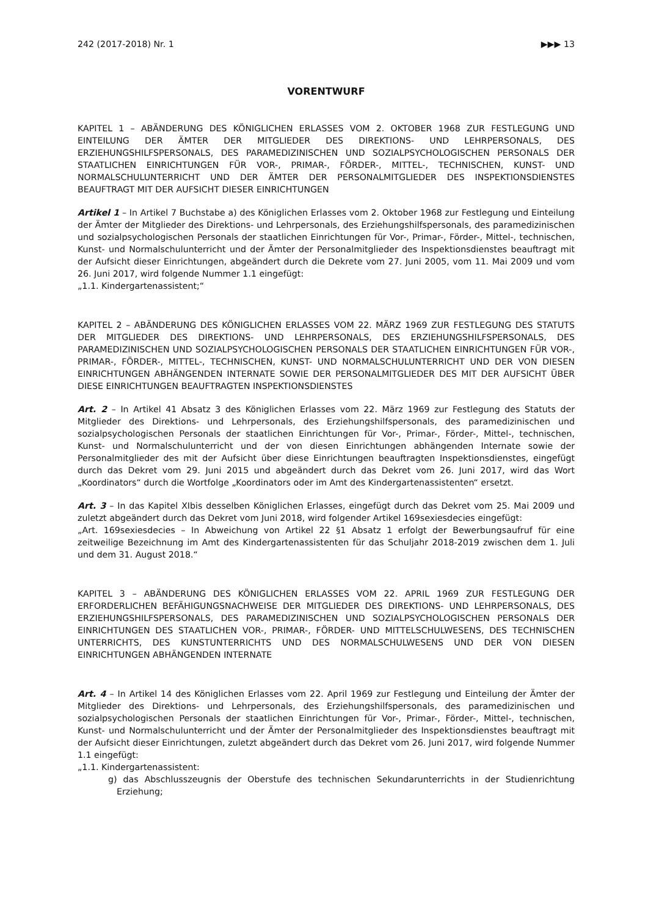242 (2017-2018) Nr. 1 ▶▶▶ 13
VORENTWURF
KAPITEL 1 – ABÄNDERUNG DES KÖNIGLICHEN ERLASSES VOM 2. OKTOBER 1968 ZUR FESTLEGUNG UND EINTEILUNG DER ÄMTER DER MITGLIEDER DES DIREKTIONS- UND LEHRPERSONALS, DES ERZIEHUNGSHILFSPERSONALS, DES PARAMEDIZINISCHEN UND SOZIALPSYCHOLOGISCHEN PERSONALS DER STAATLICHEN EINRICHTUNGEN FÜR VOR-, PRIMAR-, FÖRDER-, MITTEL-, TECHNISCHEN, KUNST- UND NORMALSCHULUNTERRICHT UND DER ÄMTER DER PERSONALMITGLIEDER DES INSPEKTIONSDIENSTES BEAUFTRAGT MIT DER AUFSICHT DIESER EINRICHTUNGEN
Artikel 1 – In Artikel 7 Buchstabe a) des Königlichen Erlasses vom 2. Oktober 1968 zur Festlegung und Einteilung der Ämter der Mitglieder des Direktions- und Lehrpersonals, des Erziehungshilfspersonals, des paramedizinischen und sozialpsychologischen Personals der staatlichen Einrichtungen für Vor-, Primar-, Förder-, Mittel-, technischen, Kunst- und Normalschulunterricht und der Ämter der Personalmitglieder des Inspektionsdienstes beauftragt mit der Aufsicht dieser Einrichtungen, abgeändert durch die Dekrete vom 27. Juni 2005, vom 11. Mai 2009 und vom 26. Juni 2017, wird folgende Nummer 1.1 eingefügt:
„1.1. Kindergartenassistent;“
KAPITEL 2 – ABÄNDERUNG DES KÖNIGLICHEN ERLASSES VOM 22. MÄRZ 1969 ZUR FESTLEGUNG DES STATUTS DER MITGLIEDER DES DIREKTIONS- UND LEHRPERSONALS, DES ERZIEHUNGSHILFSPERSONALS, DES PARAMEDIZINISCHEN UND SOZIALPSYCHOLOGISCHEN PERSONALS DER STAATLICHEN EINRICHTUNGEN FÜR VOR-, PRIMAR-, FÖRDER-, MITTEL-, TECHNISCHEN, KUNST- UND NORMALSCHULUNTERRICHT UND DER VON DIESEN EINRICHTUNGEN ABHÄNGENDEN INTERNATE SOWIE DER PERSONALMITGLIEDER DES MIT DER AUFSICHT ÜBER DIESE EINRICHTUNGEN BEAUFTRAGTEN INSPEKTIONSDIENSTES
Art. 2 – In Artikel 41 Absatz 3 des Königlichen Erlasses vom 22. März 1969 zur Festlegung des Statuts der Mitglieder des Direktions- und Lehrpersonals, des Erziehungshilfspersonals, des paramedizinischen und sozialpsychologischen Personals der staatlichen Einrichtungen für Vor-, Primar-, Förder-, Mittel-, technischen, Kunst- und Normalschulunterricht und der von diesen Einrichtungen abhängenden Internate sowie der Personalmitglieder des mit der Aufsicht über diese Einrichtungen beauftragten Inspektionsdienstes, eingefügt durch das Dekret vom 29. Juni 2015 und abgeändert durch das Dekret vom 26. Juni 2017, wird das Wort „Koordinators“ durch die Wortfolge „Koordinators oder im Amt des Kindergartenassistenten“ ersetzt.
Art. 3 – In das Kapitel XIbis desselben Königlichen Erlasses, eingefügt durch das Dekret vom 25. Mai 2009 und zuletzt abgeändert durch das Dekret vom Juni 2018, wird folgender Artikel 169sexiesdecies eingefügt:
„Art. 169sexiesdecies – In Abweichung von Artikel 22 §1 Absatz 1 erfolgt der Bewerbungsaufruf für eine zeitweilige Bezeichnung im Amt des Kindergartenassistenten für das Schuljahr 2018-2019 zwischen dem 1. Juli und dem 31. August 2018.“
KAPITEL 3 – ABÄNDERUNG DES KÖNIGLICHEN ERLASSES VOM 22. APRIL 1969 ZUR FESTLEGUNG DER ERFORDERLICHEN BEFÄHIGUNGSNACHWEISE DER MITGLIEDER DES DIREKTIONS- UND LEHRPERSONALS, DES ERZIEHUNGSHILFSPERSONALS, DES PARAMEDIZINISCHEN UND SOZIALPSYCHOLOGISCHEN PERSONALS DER EINRICHTUNGEN DES STAATLICHEN VOR-, PRIMAR-, FÖRDER- UND MITTELSCHULWESENS, DES TECHNISCHEN UNTERRICHTS, DES KUNSTUNTERRICHTS UND DES NORMALSCHULWESENS UND DER VON DIESEN EINRICHTUNGEN ABHÄNGENDEN INTERNATE
Art. 4 – In Artikel 14 des Königlichen Erlasses vom 22. April 1969 zur Festlegung und Einteilung der Ämter der Mitglieder des Direktions- und Lehrpersonals, des Erziehungshilfspersonals, des paramedizinischen und sozialpsychologischen Personals der staatlichen Einrichtungen für Vor-, Primar-, Förder-, Mittel-, technischen, Kunst- und Normalschulunterricht und der Ämter der Personalmitglieder des Inspektionsdienstes beauftragt mit der Aufsicht dieser Einrichtungen, zuletzt abgeändert durch das Dekret vom 26. Juni 2017, wird folgende Nummer 1.1 eingefügt:
„1.1. Kindergartenassistent:
g) das Abschlusszeugnis der Oberstufe des technischen Sekundarunterrichts in der Studienrichtung Erziehung;